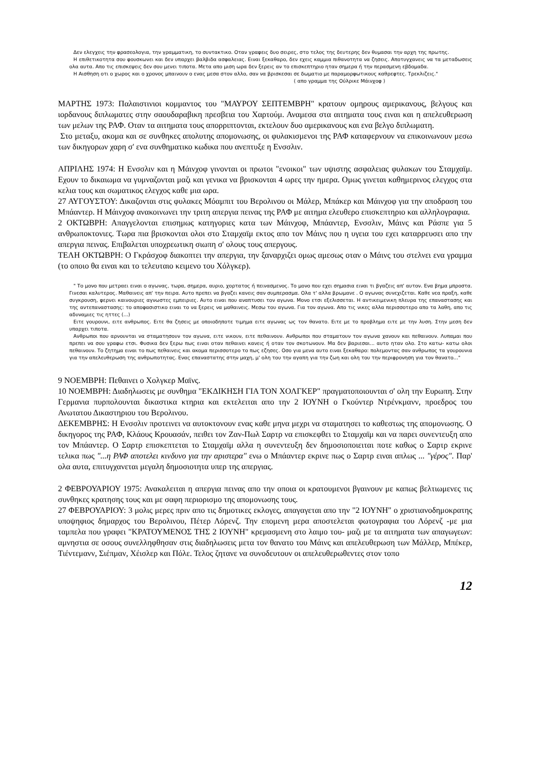Δεν ελεγχεις την φρασεολογια, την γραμματικη, το συντακτικο. Οταν γραφεις δυο σειρες, στο τελος της δευτερης δεν θυμασαι την αρχη της πρωτης.
Η επιθετικοτητα σου φουσκωνει και δεν υπαρχει βαλβιδα ασφαλειας. Ειναι ξεκαθαρο, δεν εχεις καμμια πιθανοτητα να ζησεις. Αποτυγχανεις να τα μεταδωσεις ολα αυτα. Απο τις επισκεψεις δεν σου μενει τιποτα. Μετα απο μιση ωρα δεν ξερεις αν το επισκεπτηριο ηταν σημερα ή την περασμενη εβδομαδα.
Η Αισθηση οτι ο χωρος και ο χρονος μπαινουν ο ενας μεσα στον αλλο, σαν να βρισκεσαι σε δωματιο με παραμορφωτικους καθρεφτες. Τρεκλιζεις."
( απο γραμμα της Ούλρικε Μάινχοφ )
ΜΑΡΤΗΣ 1973: Παλαιστινιοι κομμαντος του "ΜΑΥΡΟΥ ΣΕΠΤΕΜΒΡΗ" κρατουν ομηρους αμερικανους, βελγους και ιορδανους διπλωματες στην σαουδαραβικη πρεσβεια του Χαρτούμ. Αναμεσα στα αιτηματα τους ειναι και η απελευθερωση των μελων της ΡΑΦ. Οταν τα αιτηματα τους απορριπτονται, εκτελουν δυο αμερικανους και ενα βελγο διπλωματη.
Στο μεταξυ, ακομα και σε συνθηκες απολυτης απομονωσης, οι φυλακισμενοι της ΡΑΦ καταφερνουν να επικοινωνουν μεσω των δικηγορων χαρη σ' ενα συνθηματικο κωδικα που ανεπτυξε η Ενσσλιν.
ΑΠΡΙΛΗΣ 1974: Η Ενσσλιν και η Μάινχοφ γινονται οι πρωτοι "ενοικοι" των υψιστης ασφαλειας φυλακων του Σταμχαϊμ. Εχουν το δικαιωμα να γυμναζονται μαζι και γενικα να βρισκονται 4 ωρες την ημερα. Ομως γινεται καθημερινος ελεγχος στα κελια τους και σωματικος ελεγχος καθε μια ωρα.
27 ΑΥΓΟΥΣΤΟΥ: Δικαζονται στις φυλακες Μόαμπιτ του Βερολινου οι Μάλερ, Μπάκερ και Μάινχοφ για την αποδραση του Μπάαντερ. Η Μάινχοφ ανακοινωνει την τριτη απεργια πεινας της ΡΑΦ με αιτημα ελευθερο επισκεπτηριο και αλληλογραφια.
2 ΟΚΤΩΒΡΗ: Απαγγελονται επισημως κατηγοριες κατα των Μάινχοφ, Μπάαντερ, Ενσσλιν, Μάινς και Ράσπε για 5 ανθρωποκτονιες. Τωρα πια βρισκονται ολοι στο Σταμχαϊμ εκτος απο τον Μάινς που η υγεια του εχει καταρρευσει απο την απεργια πεινας. Επιβαλεται υποχρεωτικη σιωπη σ' ολους τους απεργους.
ΤΕΛΗ ΟΚΤΩΒΡΗ: Ο Γκράσχοφ διακοπτει την απεργια, την ξαναρχιζει ομως αμεσως οταν ο Μάινς του στελνει ενα γραμμα (το οποιο θα ειναι και το τελευταιο κειμενο του Χόλγκερ).
" Το μονο που μετραει ειναι ο αγωνας, τωρα, σημερα, αυριο, χορτατος ή πεινασμενος. Το μονο που εχει σημασια ειναι τι βγαζεις απ' αυτον. Ενα βημα μπροστα. Γινεσαι καλυτερος. Μαθαινεις απ' την πειρα. Αυτο πρεπει να βγαζει κανεις σαν συμπερασμα. Ολα τ' αλλα βρωμανε . Ο αγωνας συνεχιζεται. Καθε νεα πραξη, καθε συγκρουση, φερνει καινουριες αγνωστες εμπειριες. Αυτο ειναι που αναπτυσει τον αγωνα. Μονο ετσι εξελισσεται. Η αντικειμενικη πλευρα της επαναστασης και της αντεπαναστασης: το αποφασιστικο ειναι το να ξερεις να μαθαινεις. Μεσω του αγωνα. Για τον αγωνα. Απο τις νικες αλλα περισσοτερο απο τα λαθη, απο τις αδυναμιες τις ηττες (...)
Ειτε γουρουνι, ειτε ανθρωπος. Ειτε θα ζησεις με οποιοδηποτε τιμημα ειτε αγωνας ως τον θανατο. Ειτε με το προβλημα ειτε με την λυση. Στην μεση δεν υπαρχει τιποτα.
Ανθρωποι που αρνουνται να σταματησουν τον αγωνα, ειτε νικουν, ειτε πεθαινουν. Ανθρωποι που σταματουν τον αγωνα χανουν και πεθαινουν. Λυπαμαι που πρεπει να σου γραφω ετσι. Φυσικα δεν ξερω πως ειναι οταν πεθαινει κανεις ή οταν τον σκοτωνουν. Μα δεν βαριεσαι... αυτο ηταν ολο. Στο κατω- κατω ολοι πεθαινουν. Το ζητημα ειναι το πως πεθαινεις και ακομα περισσοτερο το πως εζησες. Οσο για μενα αυτο ειναι ξεκαθαρο: πολεμοντας σαν ανθρωπος τα γουρουνια για την απελευθερωση της ανθρωποτητας. Ενας επαναστατης στην μαχη, μ' ολη του την αγαπη για την ζωη και ολη του την περιφρονηση για τον θανατο..."
9 ΝΟΕΜΒΡΗ: Πεθαινει ο Χολγκερ Μαϊνς.
10 ΝΟΕΜΒΡΗ: Διαδηλωσεις με συνθημα "ΕΚΔΙΚΗΣΗ ΓΙΑ ΤΟΝ ΧΟΛΓΚΕΡ" πραγματοποιουνται σ' ολη την Ευρωπη. Στην Γερμανια πυρπολουνται δικαστικα κτηρια και εκτελειται απο την 2 ΙΟΥΝΗ ο Γκούντερ Ντρένκμανν, προεδρος του Ανωτατου Δικαστηριου του Βερολινου.
ΔΕΚΕΜΒΡΗΣ: Η Ενσσλιν προτεινει να αυτοκτονουν ενας καθε μηνα μεχρι να σταματησει το καθεστως της απομονωσης. Ο δικηγορος της ΡΑΦ, Κλάους Κρουασάν, πειθει τον Ζαν-Πωλ Σαρτρ να επισκεφθει το Σταμχαϊμ και να παρει συνεντευξη απο τον Μπάαντερ. Ο Σαρτρ επισκεπτεται το Σταμχαϊμ αλλα η συνεντευξη δεν δημοσιοποιειται ποτε καθως ο Σαρτρ εκρινε τελικα πως "...η ΡΑΦ αποτελει κινδυνο για την αριστερα" ενω ο Μπάαντερ εκρινε πως ο Σαρτρ ειναι απλως ... "γέρος". Παρ' ολα αυτα, επιτυγχανεται μεγαλη δημοσιοτητα υπερ της απεργιας.
2 ΦΕΒΡΟΥΑΡΙΟΥ 1975: Ανακαλειται η απεργια πεινας απο την οποια οι κρατουμενοι βγαινουν με καπως βελτιωμενες τις συνθηκες κρατησης τους και με σαφη περιορισμο της απομονωσης τους.
27 ΦΕΒΡΟΥΑΡΙΟΥ: 3 μολις μερες πριν απο τις δημοτικες εκλογες, απαγαγεται απο την "2 ΙΟΥΝΗ" ο χριστιανοδημοκρατης υποψηφιος δημαρχος του Βερολινου, Πέτερ Λόρενζ. Την επομενη μερα αποστελεται φωτογραφια του Λόρενζ -με μια ταμπελα που γραφει "ΚΡΑΤΟΥΜΕΝΟΣ ΤΗΣ 2 ΙΟΥΝΗ" κρεμασμενη στο λαιμο του- μαζι με τα αιτηματα των απαγωγεων: αμνηστια σε οσους συνελληφθησαν στις διαδηλωσεις μετα τον θανατο του Μάινς και απελευθερωση των Μάλλερ, Μπέκερ, Τιέντεμανν, Σιέπμαν, Χέισλερ και Πόλε. Τελος ζητανε να συνοδευτουν οι απελευθερωθεντες στον τοπο
12